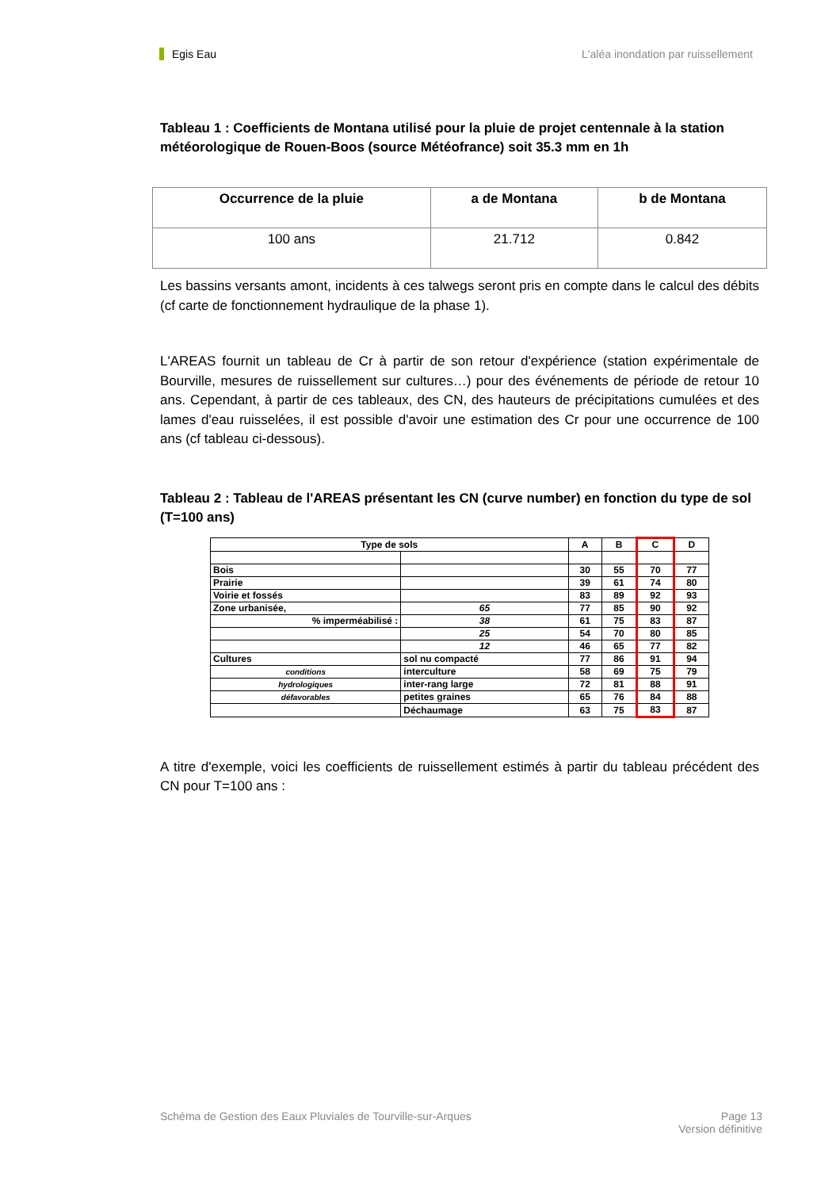Egis Eau L'aléa inondation par ruissellement
Tableau 1 : Coefficients de Montana utilisé pour la pluie de projet centennale à la station météorologique de Rouen-Boos (source Météofrance) soit 35.3 mm en 1h
| Occurrence de la pluie | a de Montana | b de Montana |
| --- | --- | --- |
| 100 ans | 21.712 | 0.842 |
Les bassins versants amont, incidents à ces talwegs seront pris en compte dans le calcul des débits (cf carte de fonctionnement hydraulique de la phase 1).
L'AREAS fournit un tableau de Cr à partir de son retour d'expérience (station expérimentale de Bourville, mesures de ruissellement sur cultures…) pour des événements de période de retour 10 ans. Cependant, à partir de ces tableaux, des CN, des hauteurs de précipitations cumulées et des lames d'eau ruisselées, il est possible d'avoir une estimation des Cr pour une occurrence de 100 ans (cf tableau ci-dessous).
Tableau 2 : Tableau de l'AREAS présentant les CN (curve number) en fonction du type de sol (T=100 ans)
| Type de sols | | A | B | C | D |
| --- | --- | --- | --- | --- | --- |
| Bois | | 30 | 55 | 70 | 77 |
| Prairie | | 39 | 61 | 74 | 80 |
| Voirie et fossés | | 83 | 89 | 92 | 93 |
| Zone urbanisée, | 65 | 77 | 85 | 90 | 92 |
| % imperméabilisé : | 38 | 61 | 75 | 83 | 87 |
| | 25 | 54 | 70 | 80 | 85 |
| | 12 | 46 | 65 | 77 | 82 |
| Cultures | sol nu compacté | 77 | 86 | 91 | 94 |
| conditions | interculture | 58 | 69 | 75 | 79 |
| hydrologiques | inter-rang large | 72 | 81 | 88 | 91 |
| défavorables | petites graines | 65 | 76 | 84 | 88 |
| | Déchaumage | 63 | 75 | 83 | 87 |
A titre d'exemple, voici les coefficients de ruissellement estimés à partir du tableau précédent des CN pour T=100 ans :
Schéma de Gestion des Eaux Pluviales de Tourville-sur-Arques Page 13
Version définitive